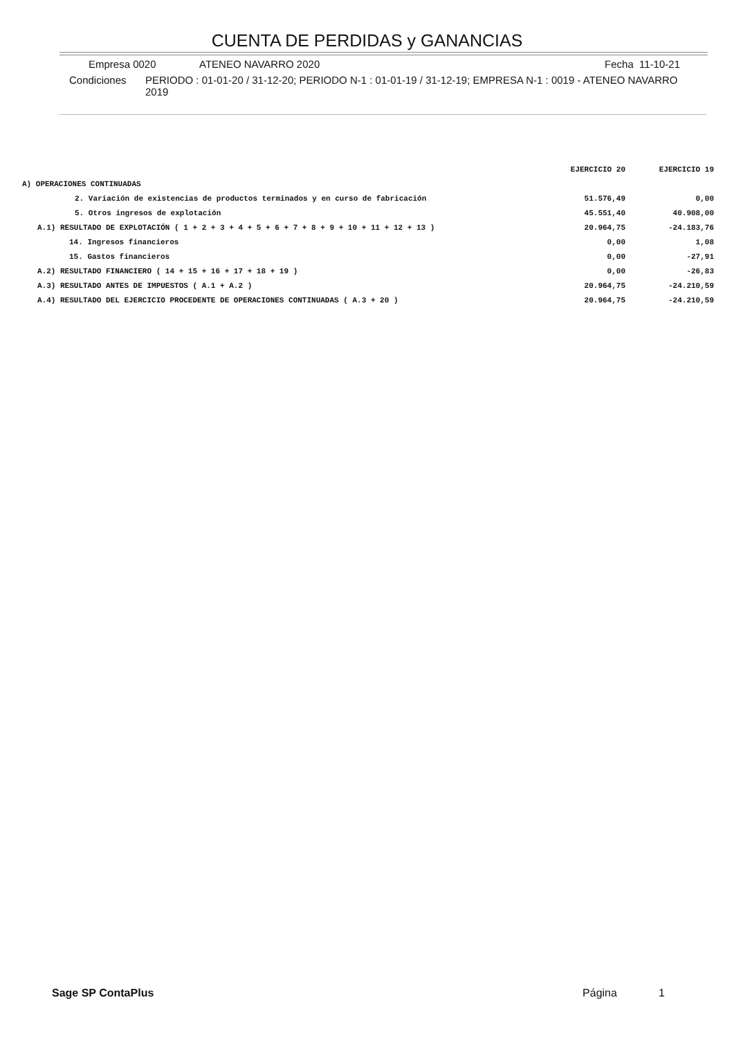CUENTA DE PERDIDAS y GANANCIAS
Empresa 0020 ATENEO NAVARRO 2020 Fecha 11-10-21
Condiciones PERIODO : 01-01-20 / 31-12-20; PERIODO N-1 : 01-01-19 / 31-12-19; EMPRESA N-1 : 0019 - ATENEO NAVARRO 2019
| | EJERCICIO 20 | EJERCICIO 19 |
| --- | --- | --- |
| A) OPERACIONES CONTINUADAS | | |
| 2. Variación de existencias de productos terminados y en curso de fabricación | 51.576,49 | 0,00 |
| 5. Otros ingresos de explotación | 45.551,40 | 40.908,00 |
| A.1) RESULTADO DE EXPLOTACIÓN ( 1 + 2 + 3 + 4 + 5 + 6 + 7 + 8 + 9 + 10 + 11 + 12 + 13 ) | 20.964,75 | -24.183,76 |
| 14. Ingresos financieros | 0,00 | 1,08 |
| 15. Gastos financieros | 0,00 | -27,91 |
| A.2) RESULTADO FINANCIERO ( 14 + 15 + 16 + 17 + 18 + 19 ) | 0,00 | -26,83 |
| A.3) RESULTADO ANTES DE IMPUESTOS ( A.1 + A.2 ) | 20.964,75 | -24.210,59 |
| A.4) RESULTADO DEL EJERCICIO PROCEDENTE DE OPERACIONES CONTINUADAS ( A.3 + 20 ) | 20.964,75 | -24.210,59 |
Sage SP ContaPlus Página 1